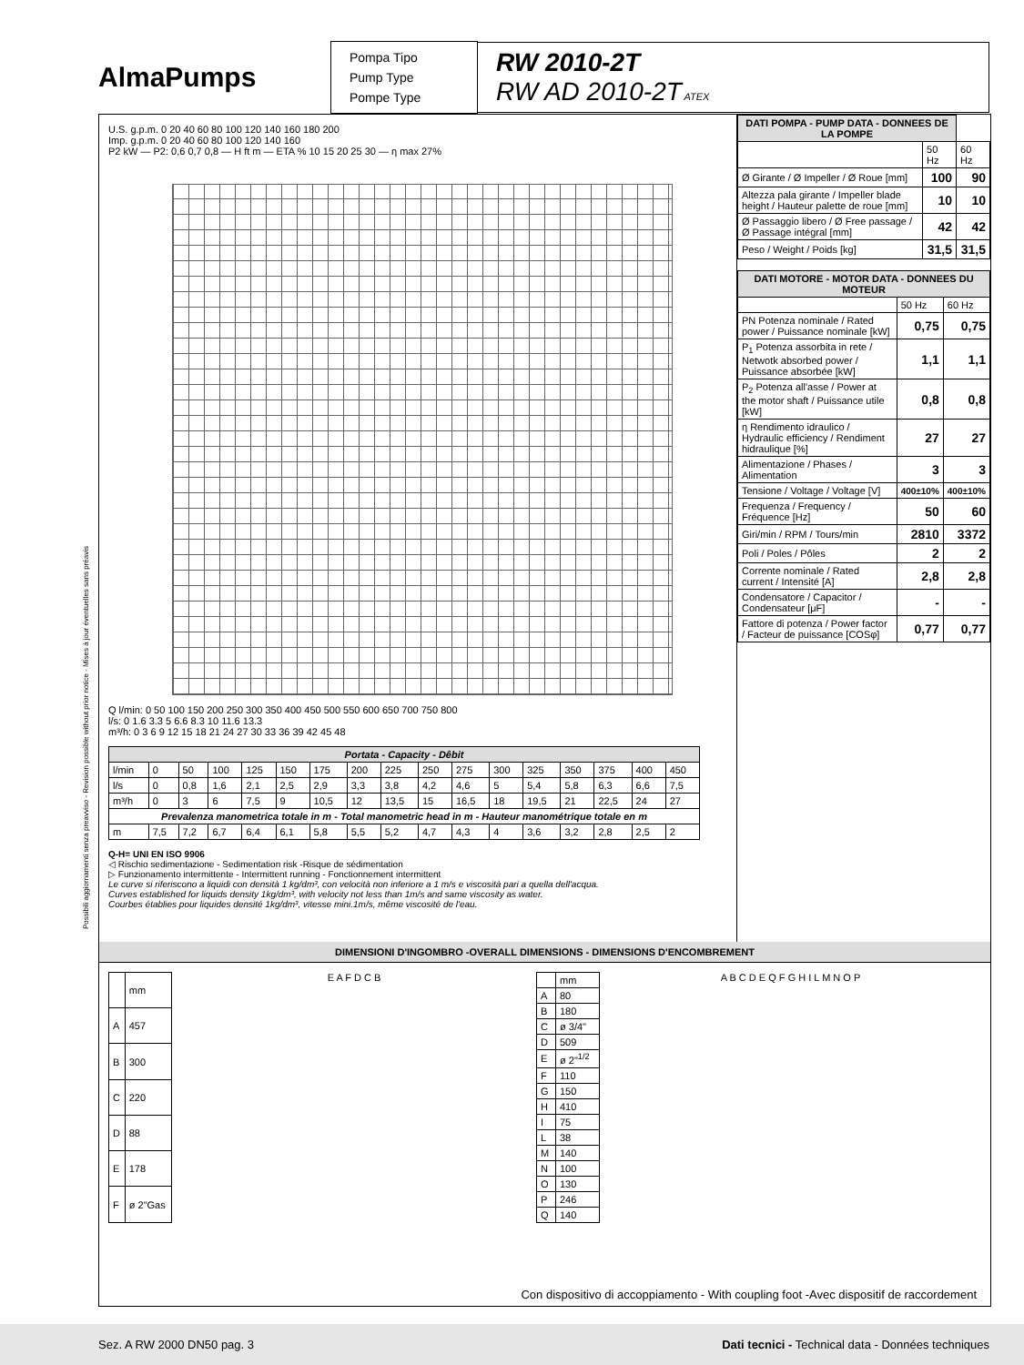AlmaPumps
Pompa Tipo
Pump Type
Pompe Type
RW 2010-2T
RW AD 2010-2T ATEX
Possibili aggiornamenti senza preavviso - Revision possible without prior notice - Mises à jour éventuelles sans préavis
U.S. g.p.m. 0 20 40 60 80 100 120 140 160 180 200
Imp. g.p.m. 0 20 40 60 80 100 120 140 160
P2 kW — P2: 0,6 0,7 0,8 — H ft m — ETA % 10 15 20 25 30 — η max 27%
Q l/min: 0 50 100 150 200 250 300 350 400 450 500 550 600 650 700 750 800
l/s: 0 1.6 3.3 5 6.6 8.3 10 11.6 13.3
m³/h: 0 3 6 9 12 15 18 21 24 27 30 33 36 39 42 45 48
| Portata - Capacity - Dêbit | | | | | | | | | | | | | | | | |
| l/min | 0 | 50 | 100 | 125 | 150 | 175 | 200 | 225 | 250 | 275 | 300 | 325 | 350 | 375 | 400 | 450 |
| l/s | 0 | 0,8 | 1,6 | 2,1 | 2,5 | 2,9 | 3,3 | 3,8 | 4,2 | 4,6 | 5 | 5,4 | 5,8 | 6,3 | 6,6 | 7,5 |
| m³/h | 0 | 3 | 6 | 7,5 | 9 | 10,5 | 12 | 13,5 | 15 | 16,5 | 18 | 19,5 | 21 | 22,5 | 24 | 27 |
| Prevalenza manometrica totale in m - Total manometric head in m - Hauteur manométrique totale en m | | | | | | | | | | | | | | | | |
| m | 7,5 | 7,2 | 6,7 | 6,4 | 6,1 | 5,8 | 5,5 | 5,2 | 4,7 | 4,3 | 4 | 3,6 | 3,2 | 2,8 | 2,5 | 2 |
Q-H= UNI EN ISO 9906
◁ Rischio sedimentazione - Sedimentation risk -Risque de sédimentation
▷ Funzionamento intermittente - Intermittent running - Fonctionnement intermittent
Le curve si riferiscono a liquidi con densità 1 kg/dm³, con velocità non inferiore a 1 m/s e viscosità pari a quella dell'acqua.
Curves established for liquids density 1kg/dm³, with velocity not less than 1m/s and same viscosity as water.
Courbes établies pour liquides densité 1kg/dm³, vitesse mini.1m/s, même viscosité de l'eau.
| DATI POMPA - PUMP DATA - DONNEES DE LA POMPE | | |
| | 50 Hz | 60 Hz |
| Ø Girante / Ø Impeller / Ø Roue [mm] | 100 | 90 |
| Altezza pala girante / Impeller blade height / Hauteur palette de roue [mm] | 10 | 10 |
| Ø Passaggio libero / Ø Free passage / Ø Passage intégral [mm] | 42 | 42 |
| Peso / Weight / Poids [kg] | 31,5 | 31,5 |
| DATI MOTORE - MOTOR DATA - DONNEES DU MOTEUR | | |
| | 50 Hz | 60 Hz |
| PN Potenza nominale / Rated power / Puissance nominale [kW] | 0,75 | 0,75 |
| P<sub>1</sub> Potenza assorbita in rete / Netwotk absorbed power / Puissance absorbée [kW] | 1,1 | 1,1 |
| P<sub>2</sub> Potenza all'asse / Power at the motor shaft / Puissance utile [kW] | 0,8 | 0,8 |
| η Rendimento idraulico / Hydraulic efficiency / Rendiment hidraulique [%] | 27 | 27 |
| Alimentazione / Phases / Alimentation | 3 | 3 |
| Tensione / Voltage / Voltage [V] | 400±10% | 400±10% |
| Frequenza / Frequency / Fréquence [Hz] | 50 | 60 |
| Giri/min / RPM / Tours/min | 2810 | 3372 |
| Poli / Poles / Pôles | 2 | 2 |
| Corrente nominale / Rated current / Intensité [A] | 2,8 | 2,8 |
| Condensatore / Capacitor / Condensateur [μF] | - | - |
| Fattore di potenza / Power factor / Facteur de puissance [COSφ] | 0,77 | 0,77 |
DIMENSIONI D'INGOMBRO -OVERALL DIMENSIONS - DIMENSIONS D'ENCOMBREMENT
| | mm |
| A | 457 |
| B | 300 |
| C | 220 |
| D | 88 |
| E | 178 |
| F | ø 2"Gas |
E A F D C B
| | mm |
| A | 80 |
| B | 180 |
| C | ø 3/4" |
| D | 509 |
| E | ø 2"<sup>1/2</sup> |
| F | 110 |
| G | 150 |
| H | 410 |
| I | 75 |
| L | 38 |
| M | 140 |
| N | 100 |
| O | 130 |
| P | 246 |
| Q | 140 |
A B C D E Q F G H I L M N O P
Con dispositivo di accoppiamento - With coupling foot -Avec dispositif de raccordement
Sez. A RW 2000 DN50 pag. 3 Dati tecnici - Technical data - Données techniques